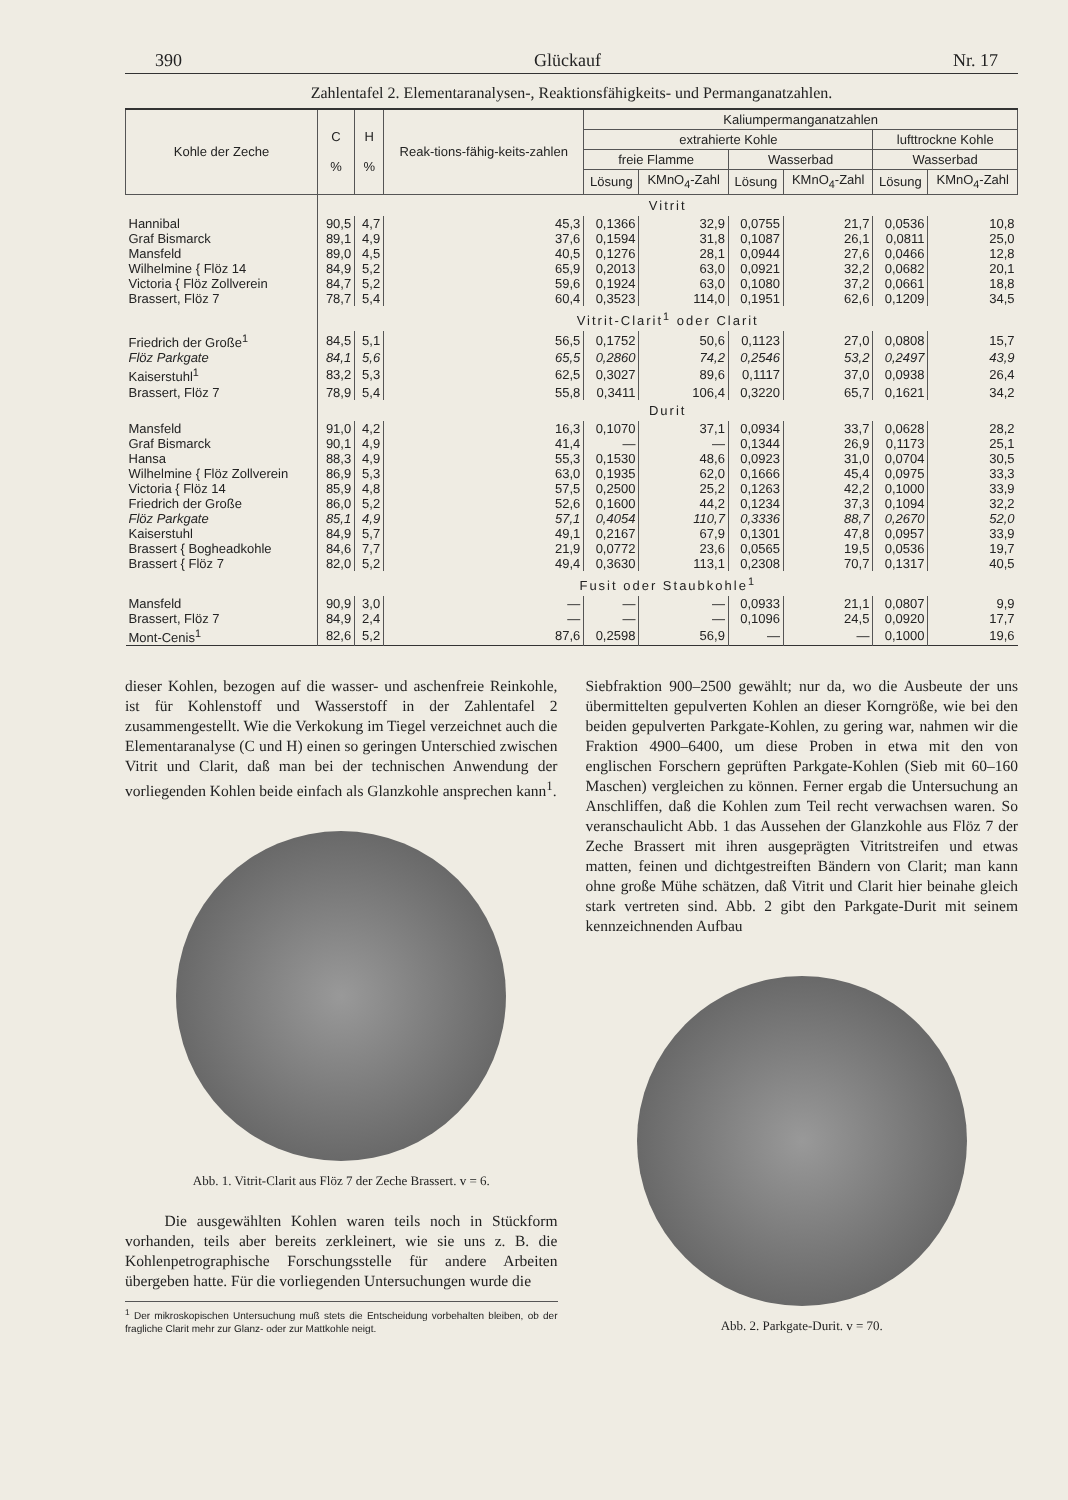390 Glückauf Nr. 17
Zahlentafel 2. Elementaranalysen-, Reaktionsfähigkeits- und Permanganatzahlen.
| Kohle der Zeche | C % | H % | Reak-tions-fähig-keits-zahlen | Kaliumpermanganatzahlen | | | | | |
| --- | --- | --- | --- | --- | --- | --- | --- | --- | --- |
| | | | | extrahierte Kohle | | | | lufttrockne Kohle | |
| | | | | freie Flamme | | Wasserbad | | Wasserbad | |
| | | | | Lösung | KMnO<sub>4</sub>-Zahl | Lösung | KMnO<sub>4</sub>-Zahl | Lösung | KMnO<sub>4</sub>-Zahl |
| | Vitrit | | | | | | | | |
| Hannibal | 90,5 | 4,7 | 45,3 | 0,1366 | 32,9 | 0,0755 | 21,7 | 0,0536 | 10,8 |
| Graf Bismarck | 89,1 | 4,9 | 37,6 | 0,1594 | 31,8 | 0,1087 | 26,1 | 0,0811 | 25,0 |
| Mansfeld | 89,0 | 4,5 | 40,5 | 0,1276 | 28,1 | 0,0944 | 27,6 | 0,0466 | 12,8 |
| Wilhelmine { Flöz 14 | 84,9 | 5,2 | 65,9 | 0,2013 | 63,0 | 0,0921 | 32,2 | 0,0682 | 20,1 |
| Victoria { Flöz Zollverein | 84,7 | 5,2 | 59,6 | 0,1924 | 63,0 | 0,1080 | 37,2 | 0,0661 | 18,8 |
| Brassert, Flöz 7 | 78,7 | 5,4 | 60,4 | 0,3523 | 114,0 | 0,1951 | 62,6 | 0,1209 | 34,5 |
| | Vitrit-Clarit<sup>1</sup> oder Clarit | | | | | | | | |
| Friedrich der Große<sup>1</sup> | 84,5 | 5,1 | 56,5 | 0,1752 | 50,6 | 0,1123 | 27,0 | 0,0808 | 15,7 |
| Flöz Parkgate | 84,1 | 5,6 | 65,5 | 0,2860 | 74,2 | 0,2546 | 53,2 | 0,2497 | 43,9 |
| Kaiserstuhl<sup>1</sup> | 83,2 | 5,3 | 62,5 | 0,3027 | 89,6 | 0,1117 | 37,0 | 0,0938 | 26,4 |
| Brassert, Flöz 7 | 78,9 | 5,4 | 55,8 | 0,3411 | 106,4 | 0,3220 | 65,7 | 0,1621 | 34,2 |
| | Durit | | | | | | | | |
| Mansfeld | 91,0 | 4,2 | 16,3 | 0,1070 | 37,1 | 0,0934 | 33,7 | 0,0628 | 28,2 |
| Graf Bismarck | 90,1 | 4,9 | 41,4 | — | — | 0,1344 | 26,9 | 0,1173 | 25,1 |
| Hansa | 88,3 | 4,9 | 55,3 | 0,1530 | 48,6 | 0,0923 | 31,0 | 0,0704 | 30,5 |
| Wilhelmine { Flöz Zollverein | 86,9 | 5,3 | 63,0 | 0,1935 | 62,0 | 0,1666 | 45,4 | 0,0975 | 33,3 |
| Victoria { Flöz 14 | 85,9 | 4,8 | 57,5 | 0,2500 | 25,2 | 0,1263 | 42,2 | 0,1000 | 33,9 |
| Friedrich der Große | 86,0 | 5,2 | 52,6 | 0,1600 | 44,2 | 0,1234 | 37,3 | 0,1094 | 32,2 |
| Flöz Parkgate | 85,1 | 4,9 | 57,1 | 0,4054 | 110,7 | 0,3336 | 88,7 | 0,2670 | 52,0 |
| Kaiserstuhl | 84,9 | 5,7 | 49,1 | 0,2167 | 67,9 | 0,1301 | 47,8 | 0,0957 | 33,9 |
| Brassert { Bogheadkohle | 84,6 | 7,7 | 21,9 | 0,0772 | 23,6 | 0,0565 | 19,5 | 0,0536 | 19,7 |
| Brassert { Flöz 7 | 82,0 | 5,2 | 49,4 | 0,3630 | 113,1 | 0,2308 | 70,7 | 0,1317 | 40,5 |
| | Fusit oder Staubkohle<sup>1</sup> | | | | | | | | |
| Mansfeld | 90,9 | 3,0 | — | — | — | 0,0933 | 21,1 | 0,0807 | 9,9 |
| Brassert, Flöz 7 | 84,9 | 2,4 | — | — | — | 0,1096 | 24,5 | 0,0920 | 17,7 |
| Mont-Cenis<sup>1</sup> | 82,6 | 5,2 | 87,6 | 0,2598 | 56,9 | — | — | 0,1000 | 19,6 |
dieser Kohlen, bezogen auf die wasser- und aschenfreie Reinkohle, ist für Kohlenstoff und Wasserstoff in der Zahlentafel 2 zusammengestellt. Wie die Verkokung im Tiegel verzeichnet auch die Elementaranalyse (C und H) einen so geringen Unterschied zwischen Vitrit und Clarit, daß man bei der technischen Anwendung der vorliegenden Kohlen beide einfach als Glanzkohle ansprechen kann<sup>1</sup>.
Abb. 1. Vitrit-Clarit aus Flöz 7 der Zeche Brassert. v = 6.
Die ausgewählten Kohlen waren teils noch in Stückform vorhanden, teils aber bereits zerkleinert, wie sie uns z. B. die Kohlenpetrographische Forschungsstelle für andere Arbeiten übergeben hatte. Für die vorliegenden Untersuchungen wurde die
<sup>1</sup> Der mikroskopischen Untersuchung muß stets die Entscheidung vorbehalten bleiben, ob der fragliche Clarit mehr zur Glanz- oder zur Mattkohle neigt.
Siebfraktion 900–2500 gewählt; nur da, wo die Ausbeute der uns übermittelten gepulverten Kohlen an dieser Korngröße, wie bei den beiden gepulverten Parkgate-Kohlen, zu gering war, nahmen wir die Fraktion 4900–6400, um diese Proben in etwa mit den von englischen Forschern geprüften Parkgate-Kohlen (Sieb mit 60–160 Maschen) vergleichen zu können. Ferner ergab die Untersuchung an Anschliffen, daß die Kohlen zum Teil recht verwachsen waren. So veranschaulicht Abb. 1 das Aussehen der Glanzkohle aus Flöz 7 der Zeche Brassert mit ihren ausgeprägten Vitritstreifen und etwas matten, feinen und dichtgestreiften Bändern von Clarit; man kann ohne große Mühe schätzen, daß Vitrit und Clarit hier beinahe gleich stark vertreten sind. Abb. 2 gibt den Parkgate-Durit mit seinem kennzeichnenden Aufbau
Abb. 2. Parkgate-Durit. v = 70.